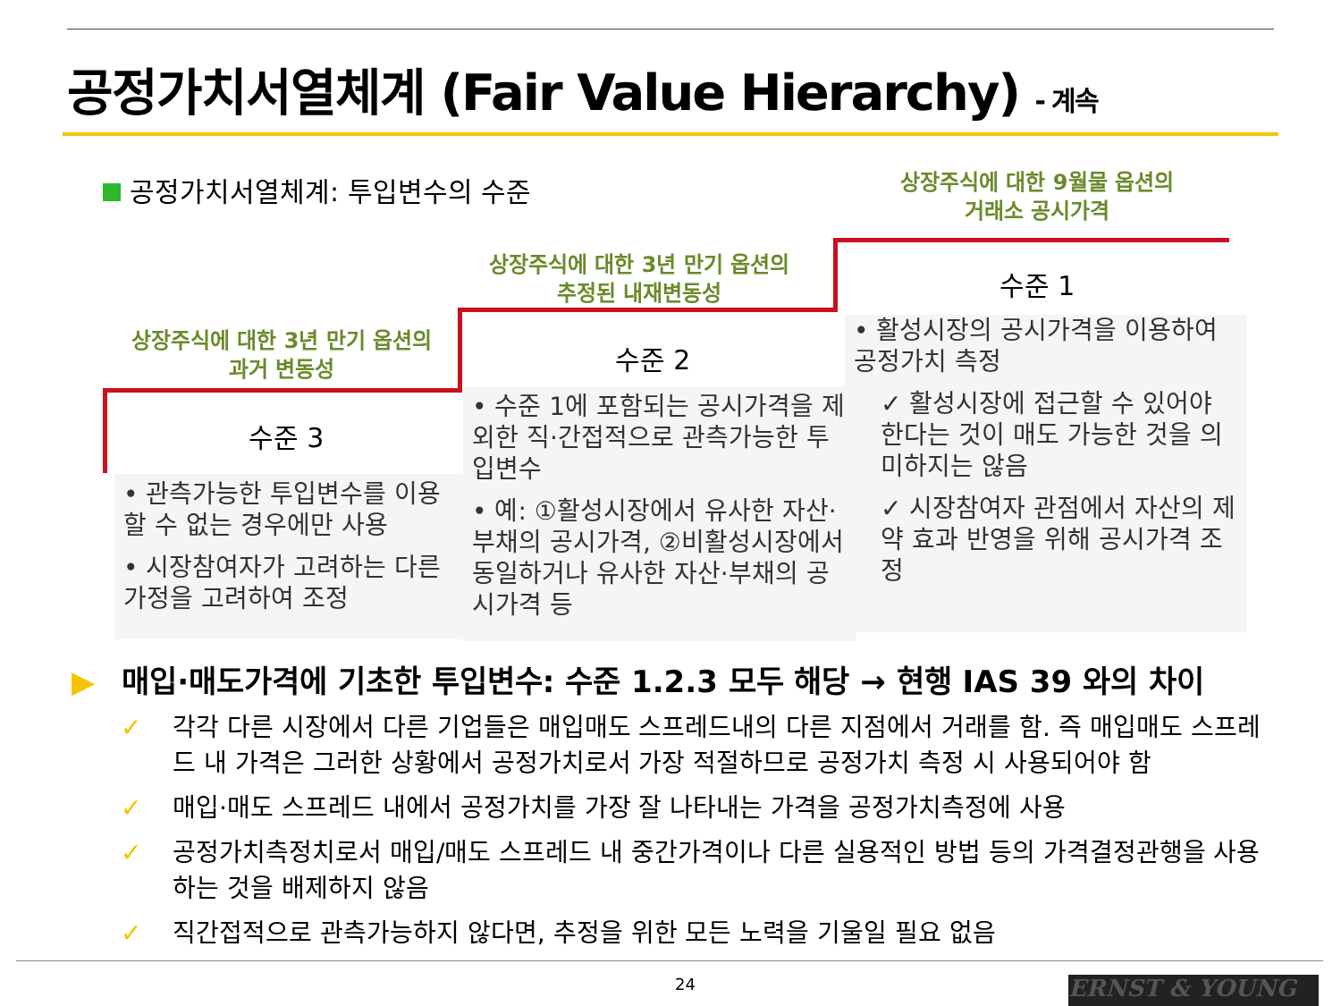공정가치서열체계 (Fair Value Hierarchy) - 계속
공정가치서열체계: 투입변수의 수준
상장주식에 대한 9월물 옵션의
거래소 공시가격
상장주식에 대한 3년 만기 옵션의
추정된 내재변동성
상장주식에 대한 3년 만기 옵션의
과거 변동성
수준 1
수준 2
수준 3
• 활성시장의 공시가격을 이용하여 공정가치 측정
✓ 활성시장에 접근할 수 있어야 한다는 것이 매도 가능한 것을 의미하지는 않음
✓ 시장참여자 관점에서 자산의 제약 효과 반영을 위해 공시가격 조정
• 수준 1에 포함되는 공시가격을 제외한 직·간접적으로 관측가능한 투입변수
• 예: ①활성시장에서 유사한 자산·부채의 공시가격, ②비활성시장에서 동일하거나 유사한 자산·부채의 공시가격 등
• 관측가능한 투입변수를 이용할 수 없는 경우에만 사용
• 시장참여자가 고려하는 다른 가정을 고려하여 조정
▶ 매입·매도가격에 기초한 투입변수: 수준 1.2.3 모두 해당 → 현행 IAS 39 와의 차이
✓ 각각 다른 시장에서 다른 기업들은 매입매도 스프레드내의 다른 지점에서 거래를 함. 즉 매입매도 스프레드 내 가격은 그러한 상황에서 공정가치로서 가장 적절하므로 공정가치 측정 시 사용되어야 함
✓ 매입·매도 스프레드 내에서 공정가치를 가장 잘 나타내는 가격을 공정가치측정에 사용
✓ 공정가치측정치로서 매입/매도 스프레드 내 중간가격이나 다른 실용적인 방법 등의 가격결정관행을 사용하는 것을 배제하지 않음
✓ 직간접적으로 관측가능하지 않다면, 추정을 위한 모든 노력을 기울일 필요 없음
24 ERNST & YOUNG